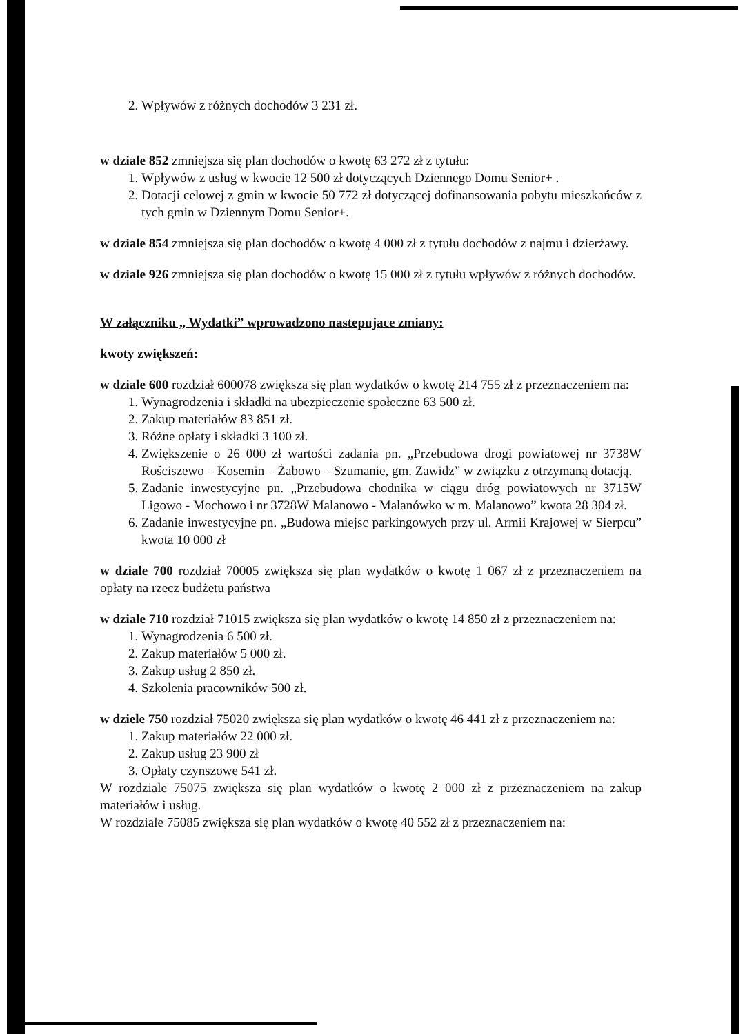2. Wpływów z różnych dochodów 3 231 zł.
w dziale 852 zmniejsza się plan dochodów o kwotę 63 272 zł z tytułu:
1. Wpływów z usług w kwocie 12 500 zł dotyczących Dziennego Domu Senior+ .
2. Dotacji celowej z gmin w kwocie 50 772 zł dotyczącej dofinansowania pobytu mieszkańców z tych gmin w Dziennym Domu Senior+.
w dziale 854 zmniejsza się plan dochodów o kwotę 4 000 zł z tytułu dochodów z najmu i dzierżawy.
w dziale 926 zmniejsza się plan dochodów o kwotę 15 000 zł z tytułu wpływów z różnych dochodów.
W załączniku „ Wydatki” wprowadzono nastepujace zmiany:
kwoty zwiększeń:
w dziale 600 rozdział 600078 zwiększa się plan wydatków o kwotę 214 755 zł z przeznaczeniem na:
1. Wynagrodzenia i składki na ubezpieczenie społeczne 63 500 zł.
2. Zakup materiałów 83 851 zł.
3. Różne opłaty i składki 3 100 zł.
4. Zwiększenie o 26 000 zł wartości zadania pn. „Przebudowa drogi powiatowej nr 3738W Rościszewo – Kosemin – Żabowo – Szumanie, gm. Zawidz” w związku z otrzymaną dotacją.
5. Zadanie inwestycyjne pn. „Przebudowa chodnika w ciągu dróg powiatowych nr 3715W Ligowo - Mochowo i nr 3728W Malanowo - Malanówko w m. Malanowo” kwota 28 304 zł.
6. Zadanie inwestycyjne pn. „Budowa miejsc parkingowych przy ul. Armii Krajowej w Sierpcu” kwota 10 000 zł
w dziale 700 rozdział 70005 zwiększa się plan wydatków o kwotę 1 067 zł z przeznaczeniem na opłaty na rzecz budżetu państwa
w dziale 710 rozdział 71015 zwiększa się plan wydatków o kwotę 14 850 zł z przeznaczeniem na:
1. Wynagrodzenia 6 500 zł.
2. Zakup materiałów 5 000 zł.
3. Zakup usług 2 850 zł.
4. Szkolenia pracowników 500 zł.
w dziele 750 rozdział 75020 zwiększa się plan wydatków o kwotę 46 441 zł z przeznaczeniem na:
1. Zakup materiałów 22 000 zł.
2. Zakup usług 23 900 zł
3. Opłaty czynszowe 541 zł.
W rozdziale 75075 zwiększa się plan wydatków o kwotę 2 000 zł z przeznaczeniem na zakup materiałów i usług.
W rozdziale 75085 zwiększa się plan wydatków o kwotę 40 552 zł z przeznaczeniem na: